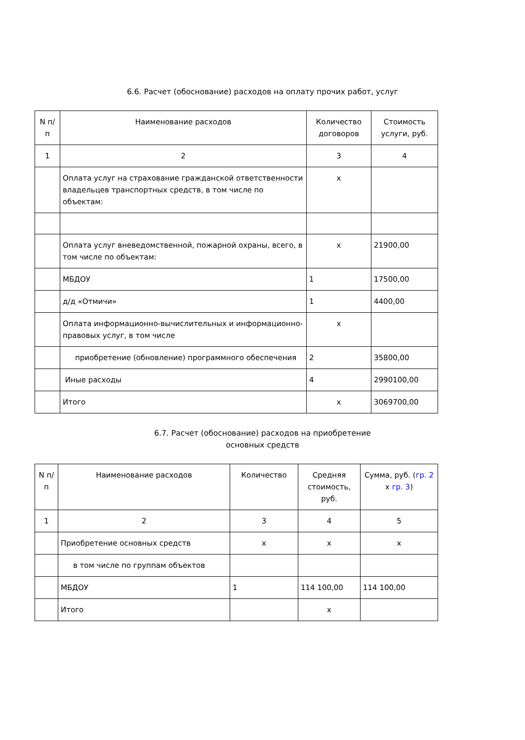6.6. Расчет (обоснование) расходов на оплату прочих работ, услуг
| N п/п | Наименование расходов | Количество договоров | Стоимость услуги, руб. |
| --- | --- | --- | --- |
| 1 | 2 | 3 | 4 |
| | Оплата услуг на страхование гражданской ответственности владельцев транспортных средств, в том числе по объектам: | х | |
| | Оплата услуг вневедомственной, пожарной охраны, всего, в том числе по объектам: | х | 21900,00 |
| | МБДОУ | 1 | 17500,00 |
| | д/д «Отмичи» | 1 | 4400,00 |
| | Оплата информационно-вычислительных и информационно-правовых услуг, в том числе | х | |
| | приобретение (обновление) программного обеспечения | 2 | 35800,00 |
| | Иные расходы | 4 | 2990100,00 |
| | Итого | х | 3069700,00 |
6.7. Расчет (обоснование) расходов на приобретение
основных средств
| N п/п | Наименование расходов | Количество | Средняя стоимость, руб. | Сумма, руб. ( гр. 2 х гр. 3 ) |
| --- | --- | --- | --- | --- |
| 1 | 2 | 3 | 4 | 5 |
| | Приобретение основных средств | х | х | х |
| | в том числе по группам объектов | | | |
| | МБДОУ | 1 | 114 100,00 | 114 100,00 |
| | Итого | | х | |